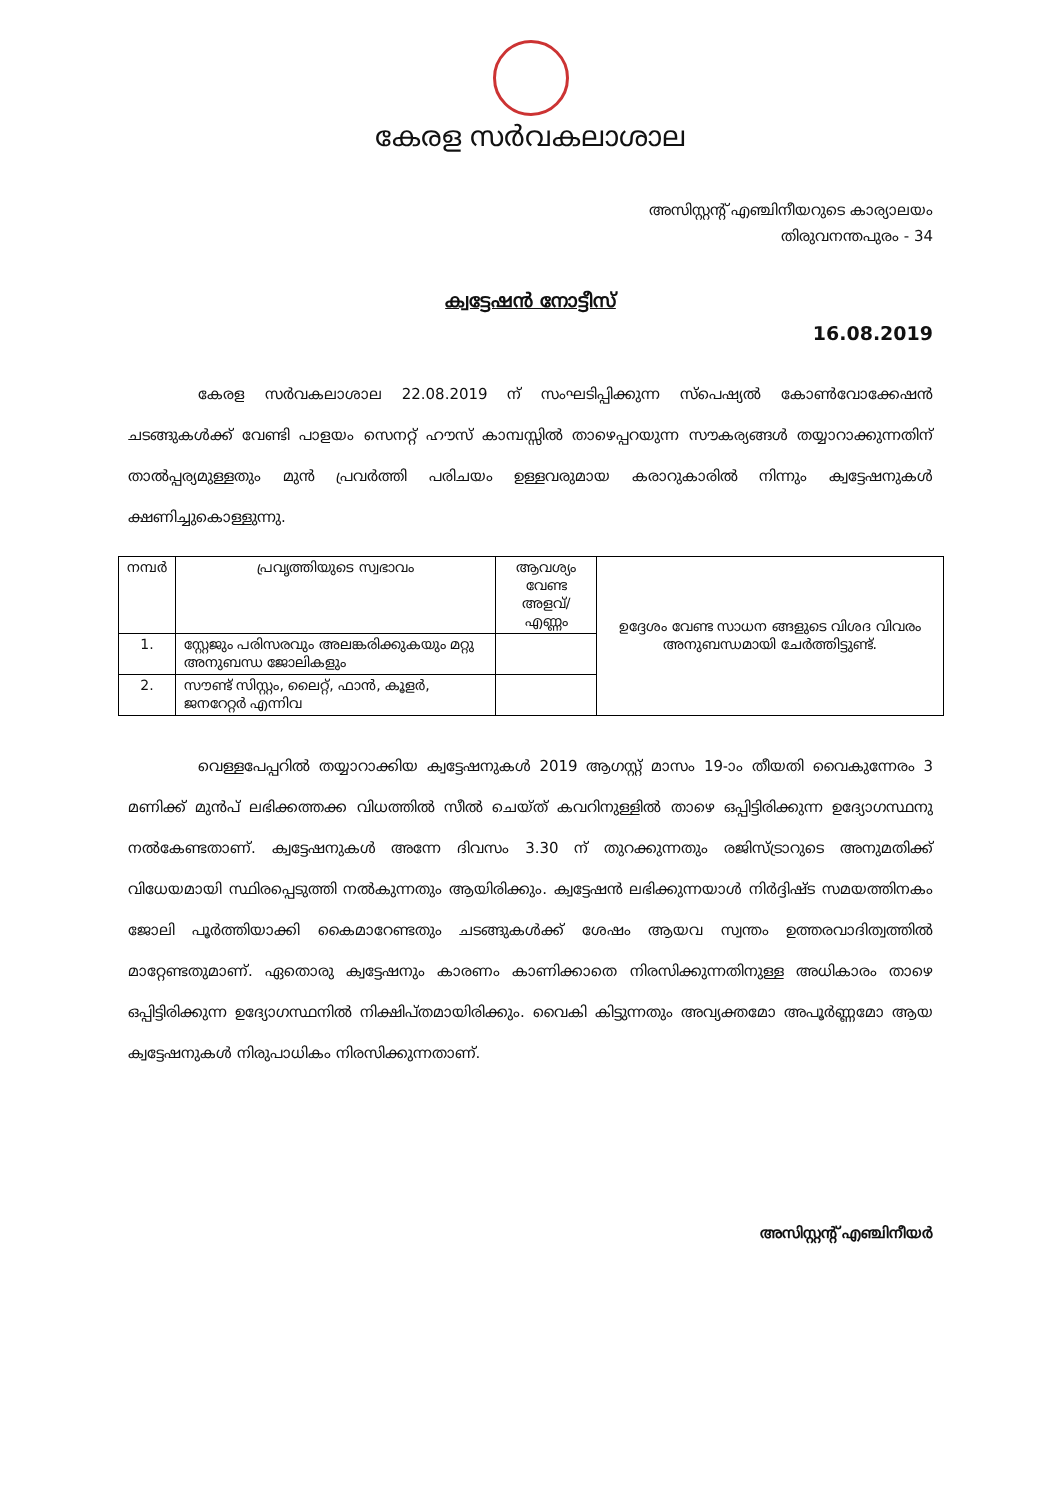കേരള സർവകലാശാല
അസിസ്റ്റന്റ് എഞ്ചിനീയറുടെ കാര്യാലയം
തിരുവനന്തപുരം - 34
ക്വട്ടേഷൻ നോട്ടീസ്
16.08.2019
കേരള സർവകലാശാല 22.08.2019 ന് സംഘടിപ്പിക്കുന്ന സ്പെഷ്യൽ കോൺവോക്കേഷൻ ചടങ്ങുകൾക്ക് വേണ്ടി പാളയം സെനറ്റ് ഹൗസ് കാമ്പസ്സിൽ താഴെപ്പറയുന്ന സൗകര്യങ്ങൾ തയ്യാറാക്കുന്നതിന് താൽപ്പര്യമുള്ളതും മുൻ പ്രവർത്തി പരിചയം ഉള്ളവരുമായ കരാറുകാരിൽ നിന്നും ക്വട്ടേഷനുകൾ ക്ഷണിച്ചുകൊള്ളുന്നു.
| നമ്പർ | പ്രവൃത്തിയുടെ സ്വഭാവം | ആവശ്യം വേണ്ട അളവ്/എണ്ണം | ഉദ്ദേശം വേണ്ട സാധന ങ്ങളുടെ വിശദ വിവരം അനുബന്ധമായി ചേർത്തിട്ടുണ്ട്. |
| 1. | സ്റ്റേജും പരിസരവും അലങ്കരിക്കുകയും മറ്റു അനുബന്ധ ജോലികളും | | |
| 2. | സൗണ്ട് സിസ്റ്റം, ലൈറ്റ്, ഫാൻ, കൂളർ, ജനറേറ്റർ എന്നിവ | | |
വെള്ളപേപ്പറിൽ തയ്യാറാക്കിയ ക്വട്ടേഷനുകൾ 2019 ആഗസ്റ്റ് മാസം 19-ാം തീയതി വൈകുന്നേരം 3 മണിക്ക് മുൻപ് ലഭിക്കത്തക്ക വിധത്തിൽ സീൽ ചെയ്ത് കവറിനുള്ളിൽ താഴെ ഒപ്പിട്ടിരിക്കുന്ന ഉദ്യോഗസ്ഥനു നൽകേണ്ടതാണ്. ക്വട്ടേഷനുകൾ അന്നേ ദിവസം 3.30 ന് തുറക്കുന്നതും രജിസ്ട്രാറുടെ അനുമതിക്ക് വിധേയമായി സ്ഥിരപ്പെടുത്തി നൽകുന്നതും ആയിരിക്കും. ക്വട്ടേഷൻ ലഭിക്കുന്നയാൾ നിർദ്ദിഷ്ട സമയത്തിനകം ജോലി പൂർത്തിയാക്കി കൈമാറേണ്ടതും ചടങ്ങുകൾക്ക് ശേഷം ആയവ സ്വന്തം ഉത്തരവാദിത്വത്തിൽ മാറ്റേണ്ടതുമാണ്. ഏതൊരു ക്വട്ടേഷനും കാരണം കാണിക്കാതെ നിരസിക്കുന്നതിനുള്ള അധികാരം താഴെ ഒപ്പിട്ടിരിക്കുന്ന ഉദ്യോഗസ്ഥനിൽ നിക്ഷിപ്തമായിരിക്കും. വൈകി കിട്ടുന്നതും അവ്യക്തമോ അപൂർണ്ണമോ ആയ ക്വട്ടേഷനുകൾ നിരുപാധികം നിരസിക്കുന്നതാണ്.
അസിസ്റ്റന്റ് എഞ്ചിനീയർ